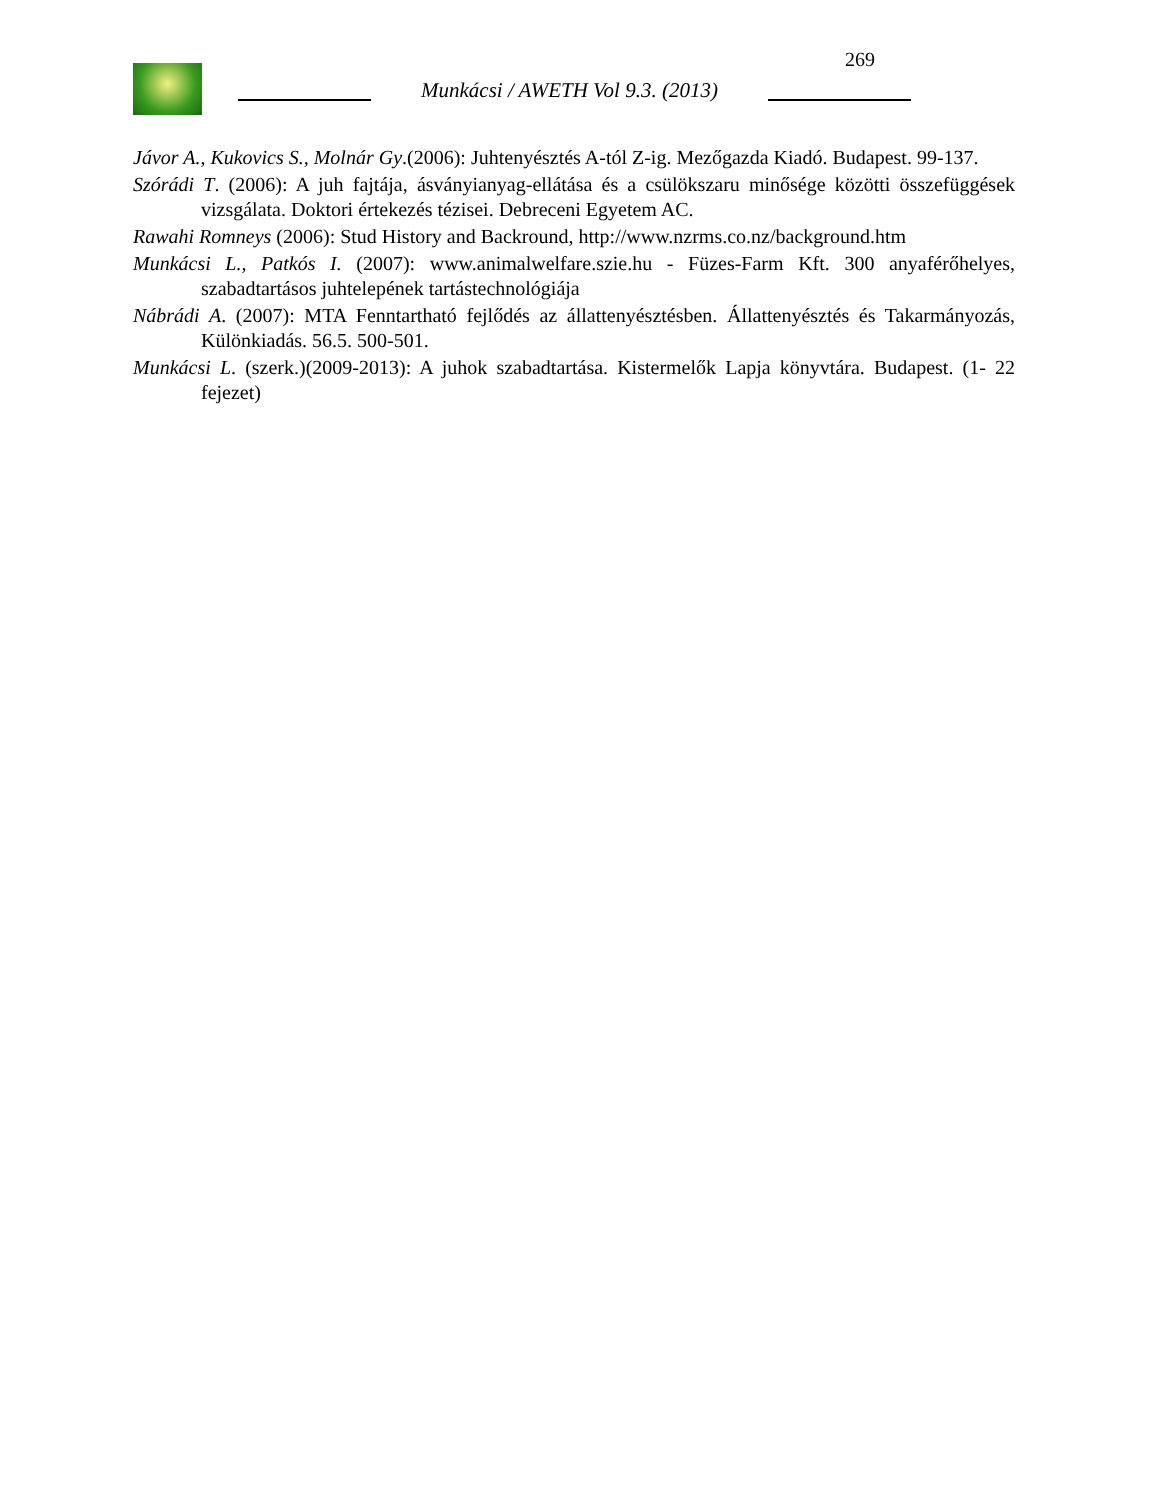269
Munkácsi / AWETH Vol 9.3. (2013)
Jávor A., Kukovics S., Molnár Gy.(2006): Juhtenyésztés A-tól Z-ig. Mezőgazda Kiadó. Budapest. 99-137.
Szórádi T. (2006): A juh fajtája, ásványianyag-ellátása és a csülökszaru minősége közötti összefüggések vizsgálata. Doktori értekezés tézisei. Debreceni Egyetem AC.
Rawahi Romneys (2006): Stud History and Backround, http://www.nzrms.co.nz/background.htm
Munkácsi L., Patkós I. (2007): www.animalwelfare.szie.hu - Füzes-Farm Kft. 300 anyaférőhelyes, szabadtartásos juhtelepének tartástechnológiája
Nábrádi A. (2007): MTA Fenntartható fejlődés az állattenyésztésben. Állattenyésztés és Takarmányozás, Különkiadás. 56.5. 500-501.
Munkácsi L. (szerk.)(2009-2013): A juhok szabadtartása. Kistermelők Lapja könyvtára. Budapest. (1- 22 fejezet)